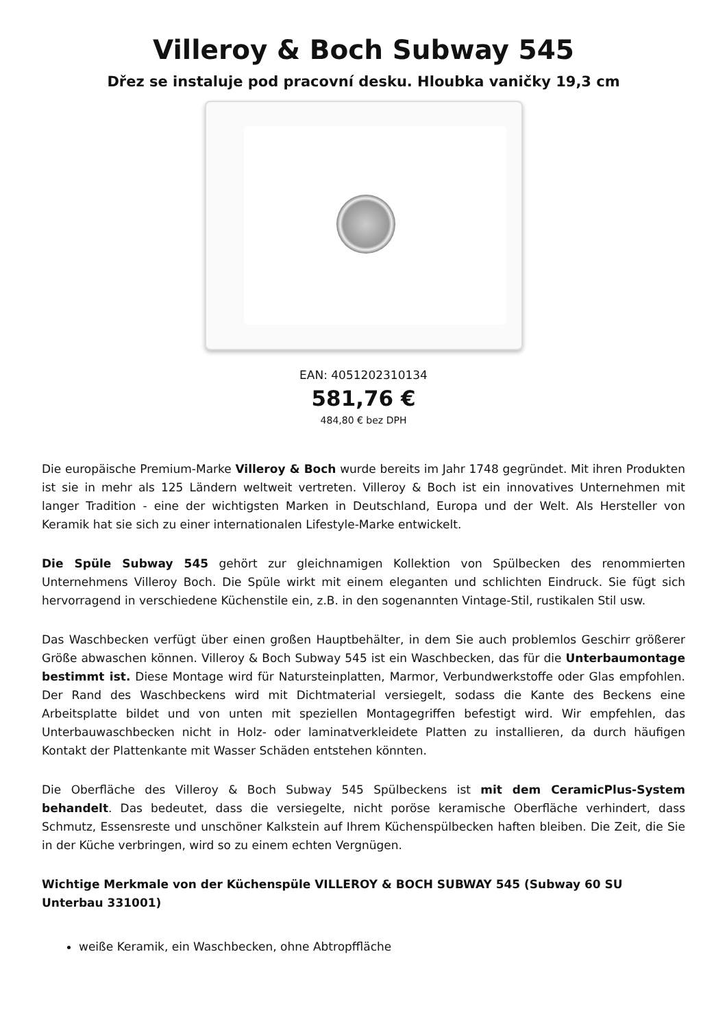Villeroy & Boch Subway 545
Dřez se instaluje pod pracovní desku. Hloubka vaničky 19,3 cm
EAN: 4051202310134
581,76 €
484,80 € bez DPH
Die europäische Premium-Marke Villeroy & Boch wurde bereits im Jahr 1748 gegründet. Mit ihren Produkten ist sie in mehr als 125 Ländern weltweit vertreten. Villeroy & Boch ist ein innovatives Unternehmen mit langer Tradition - eine der wichtigsten Marken in Deutschland, Europa und der Welt. Als Hersteller von Keramik hat sie sich zu einer internationalen Lifestyle-Marke entwickelt.
Die Spüle Subway 545 gehört zur gleichnamigen Kollektion von Spülbecken des renommierten Unternehmens Villeroy Boch. Die Spüle wirkt mit einem eleganten und schlichten Eindruck. Sie fügt sich hervorragend in verschiedene Küchenstile ein, z.B. in den sogenannten Vintage-Stil, rustikalen Stil usw.
Das Waschbecken verfügt über einen großen Hauptbehälter, in dem Sie auch problemlos Geschirr größerer Größe abwaschen können. Villeroy & Boch Subway 545 ist ein Waschbecken, das für die Unterbaumontage bestimmt ist. Diese Montage wird für Natursteinplatten, Marmor, Verbundwerkstoffe oder Glas empfohlen. Der Rand des Waschbeckens wird mit Dichtmaterial versiegelt, sodass die Kante des Beckens eine Arbeitsplatte bildet und von unten mit speziellen Montagegriffen befestigt wird. Wir empfehlen, das Unterbauwaschbecken nicht in Holz- oder laminatverkleidete Platten zu installieren, da durch häufigen Kontakt der Plattenkante mit Wasser Schäden entstehen könnten.
Die Oberfläche des Villeroy & Boch Subway 545 Spülbeckens ist mit dem CeramicPlus-System behandelt. Das bedeutet, dass die versiegelte, nicht poröse keramische Oberfläche verhindert, dass Schmutz, Essensreste und unschöner Kalkstein auf Ihrem Küchenspülbecken haften bleiben. Die Zeit, die Sie in der Küche verbringen, wird so zu einem echten Vergnügen.
Wichtige Merkmale von der Küchenspüle VILLEROY & BOCH SUBWAY 545 (Subway 60 SU Unterbau 331001)
weiße Keramik, ein Waschbecken, ohne Abtropffläche